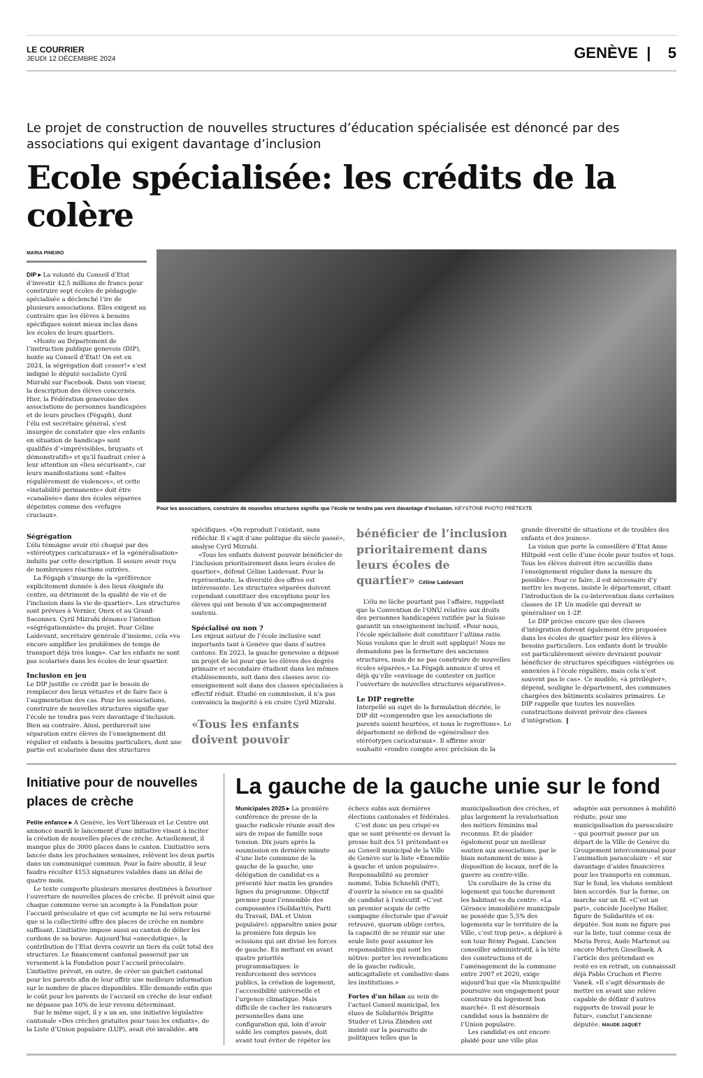LE COURRIER
JEUDI 12 DÉCEMBRE 2024
GENÈVE | 5
Le projet de construction de nouvelles structures d’éducation spécialisée est dénoncé par des associations qui exigent davantage d’inclusion
Ecole spécialisée: les crédits de la colère
MARIA PINEIRO
DIP ▸ La volonté du Conseil d’Etat d’investir 42,5 millions de francs pour construire sept écoles de pédagogie spécialisée a déclenché l’ire de plusieurs associations. Elles exigent au contraire que les élèves à besoins spécifiques soient mieux inclus dans les écoles de leurs quartiers.
«Honte au Département de l’instruction publique genevois (DIP), honte au Conseil d’Etat! On est en 2024, la ségrégation doit cesser!» s’est indigné le député socialiste Cyril Mizrahi sur Facebook. Dans son viseur, la description des élèves concernés. Hier, la Fédération genevoise des associations de personnes handicapées et de leurs proches (Fégaph), dont l’élu est secrétaire général, s’est insurgée de constater que «les enfants en situation de handicap» sont qualifiés d’«imprévisibles, bruyants et démonstratifs» et qu’il faudrait créer à leur attention un «lieu sécurisant», car leurs manifestations sont «faites régulièrement de violences», et cette «instabilité permanente» doit être «canalisée» dans des écoles séparées dépeintes comme des «refuges cruciaux».
Pour les associations, construire de nouvelles structures signifie que l’école ne tendra pas vers davantage d’inclusion. KEYSTONE PHOTO PRÉTEXTE
Ségrégation
L’élu témoigne avoir été choqué par des «stéréotypes caricaturaux» et la «généralisation» induits par cette description. Il assure avoir reçu de nombreuses réactions outrées.
La Fégaph s’insurge de la «préférence explicitement donnée à des lieux éloignés du centre, au détriment de la qualité de vie et de l’inclusion dans la vie de quartier». Les structures sont prévues à Vernier, Onex et au Grand-Saconnex. Cyril Mizrahi dénonce l’intention «ségrégationniste» du projet. Pour Céline Laidevant, secrétaire générale d’insieme, cela «va encore amplifier les problèmes de temps de transport déjà très longs». Car les enfants ne sont pas scolarisés dans les écoles de leur quartier.
Inclusion en jeu
Le DIP justifie ce crédit par le besoin de remplacer des lieux vétustes et de faire face à l’augmentation des cas. Pour les associations, construire de nouvelles structures signifie que l’école ne tendra pas vers davantage d’inclusion. Bien au contraire. Ainsi, perdurerait une séparation entre élèves de l’enseignement dit régulier et enfants à besoins particuliers, dont une partie est scolarisée dans des structures spécifiques. «On reproduit l’existant, sans réfléchir. Il s’agit d’une politique du siècle passé», analyse Cyril Mizrahi.
«Tous les enfants doivent pouvoir bénéficier de l’inclusion prioritairement dans leurs écoles de quartier», défend Céline Laidevant. Pour la représentante, la diversité des offres est intéressante. Les structures séparées doivent cependant constituer des exceptions pour les élèves qui ont besoin d’un accompagnement soutenu.
Spécialisé ou non ?
Les enjeux autour de l’école inclusive sont importants tant à Genève que dans d’autres cantons. En 2023, la gauche genevoise a déposé un projet de loi pour que les élèves des degrés primaire et secondaire étudient dans les mêmes établissements, soit dans des classes avec co-enseignement soit dans des classes spécialisées à effectif réduit. Etudié en commission, il n’a pas convaincu la majorité à en croire Cyril Mizrahi.
«Tous les enfants doivent pouvoir bénéficier de l’inclusion prioritairement dans leurs écoles de quartier» Céline Laidevant
L’élu ne lâche pourtant pas l’affaire, rappelant que la Convention de l’ONU relative aux droits des personnes handicapées ratifiée par la Suisse garantit un enseignement inclusif. «Pour nous, l’école spécialisée doit constituer l’ultima ratio. Nous voulons que le droit soit appliqué! Nous ne demandons pas la fermeture des anciennes structures, mais de ne pas construire de nouvelles écoles séparées.» La Fégaph annonce d’ores et déjà qu’elle «envisage de contester en justice l’ouverture de nouvelles structures séparatives».
Le DIP regrette
Interpellé au sujet de la formulation décriée, le DIP dit «comprendre que les associations de parents soient heurtées, et nous le regrettons». Le département se défend de «généraliser des stéréotypes caricaturaux». Il affirme avoir souhaité «rendre compte avec précision de la grande diversité de situations et de troubles des enfants et des jeunes».
La vision que porte la conseillère d’Etat Anne Hiltpold «est celle d’une école pour toutes et tous. Tous les élèves doivent être accueillis dans l’enseignement régulier dans la mesure du possible». Pour ce faire, il est nécessaire d’y mettre les moyens, insiste le département, citant l’introduction de la co-intervention dans certaines classes de 1P. Un modèle qui devrait se généraliser en 1-2P.
Le DIP précise encore que des classes d’intégration doivent également être proposées dans les écoles de quartier pour les élèves à besoins particuliers. Les enfants dont le trouble est particulièrement sévère devraient pouvoir bénéficier de structures spécifiques «intégrées ou annexées à l’école régulière, mais cela n’est souvent pas le cas». Ce modèle, «à privilégier», dépend, souligne le département, des communes chargées des bâtiments scolaires primaires. Le DIP rappelle que toutes les nouvelles constructions doivent prévoir des classes d’intégration. ❙
Initiative pour de nouvelles places de crèche
Petite enfance ▸ A Genève, les Vert’libéraux et Le Centre ont annoncé mardi le lancement d’une initiative visant à inciter la création de nouvelles places de crèche. Actuellement, il manque plus de 3000 places dans le canton. L’initiative sera lancée dans les prochaines semaines, relèvent les deux partis dans un communiqué commun. Pour la faire aboutir, il leur faudra récolter 4153 signatures valables dans un délai de quatre mois.
Le texte comporte plusieurs mesures destinées à favoriser l’ouverture de nouvelles places de crèche. Il prévoit ainsi que chaque commune verse un acompte à la Fondation pour l’accueil préscolaire et que cet acompte ne lui sera retourné que si la collectivité offre des places de crèche en nombre suffisant. L’initiative impose aussi au canton de délier les cordons de sa bourse. Aujourd’hui «anecdotique», la contribution de l’Etat devra couvrir un tiers du coût total des structures. Le financement cantonal passerait par un versement à la Fondation pour l’accueil préscolaire. L’initiative prévoit, en outre, de créer un guichet cantonal pour les parents afin de leur offrir une meilleure information sur le nombre de places disponibles. Elle demande enfin que le coût pour les parents de l’accueil en crèche de leur enfant ne dépasse pas 10% de leur revenu déterminant.
Sur le même sujet, il y a un an, une initiative législative cantonale «Des crèches gratuites pour tous les enfants», de la Liste d’Union populaire (LUP), avait été invalidée. ATS
La gauche de la gauche unie sur le fond
Municipales 2025 ▸ La première conférence de presse de la gauche radicale réunie avait des airs de repas de famille sous tension. Dix jours après la soumission en dernière minute d’une liste commune de la gauche de la gauche, une délégation de candidat·es a présenté hier matin les grandes lignes du programme. Objectif premier pour l’ensemble des composantes (Solidarités, Parti du Travail, DAL et Union populaire): apparaître unies pour la première fois depuis les scissions qui ont divisé les forces de gauche. En mettant en avant quatre priorités programmatiques: le renforcement des services publics, la création de logement, l’accessibilité universelle et l’urgence climatique. Mais difficile de cacher les rancœurs personnelles dans une configuration qui, loin d’avoir soldé les comptes passés, doit avant tout éviter de répéter les échecs subis aux dernières élections cantonales et fédérales.
C’est donc un peu crispé·es que se sont présenté·es devant la presse huit des 51 prétendant·es au Conseil municipal de la Ville de Genève sur la liste «Ensemble à gauche et union populaire». Responsabilité au premier nommé, Tobia Schnebli (PdT), d’ouvrir la séance en sa qualité de candidat à l’exécutif. «C’est un premier acquis de cette campagne électorale que d’avoir retrouvé, quorum oblige certes, la capacité de se réunir sur une seule liste pour assumer les responsabilités qui sont les nôtres: porter les revendications de la gauche radicale, anticapitaliste et combative dans les institutions.»
Fortes d’un bilan au sein de l’actuel Conseil municipal, les élues de Solidarités Brigitte Studer et Livia Zbinden ont insisté sur la poursuite de politiques telles que la municipalisation des crèches, et plus largement la revalorisation des métiers féminins mal reconnus. Et de plaider également pour un meilleur soutien aux associations, par le biais notamment de mise à disposition de locaux, nerf de la guerre au centre-ville.
Un corollaire de la crise du logement qui touche durement les habitant·es du centre. «La Gérance immobilière municipale ne possède que 5,5% des logements sur le territoire de la Ville, c’est trop peu», a déploré à son tour Rémy Pagani. L’ancien conseiller administratif, à la tête des constructions et de l’aménagement de la commune entre 2007 et 2020, exige aujourd’hui que «la Municipalité poursuive son engagement pour construire du logement bon marché». Il est désormais candidat sous la bannière de l’Union populaire.
Les candidat·es ont encore plaidé pour une ville plus adaptée aux personnes à mobilité réduite, pour une municipalisation du parascolaire – qui pourrait passer par un départ de la Ville de Genève du Groupement intercommunal pour l’animation parascolaire – et sur davantage d’aides financières pour les transports en commun. Sur le fond, les violons semblent bien accordés. Sur la forme, on marche sur un fil. «C’est un pari», concède Jocelyne Haller, figure de Solidarités et ex-députée. Son nom ne figure pas sur la liste, tout comme ceux de Maria Perez, Aude Martenot ou encore Morten Gisselbaek. A l’article des prétendant·es resté·es en retrait, on connaissait déjà Pablo Cruchon et Pierre Vanek. «Il s’agit désormais de mettre en avant une relève capable de définir d’autres rapports de travail pour le futur», conclut l’ancienne députée. MAUDE JAQUET